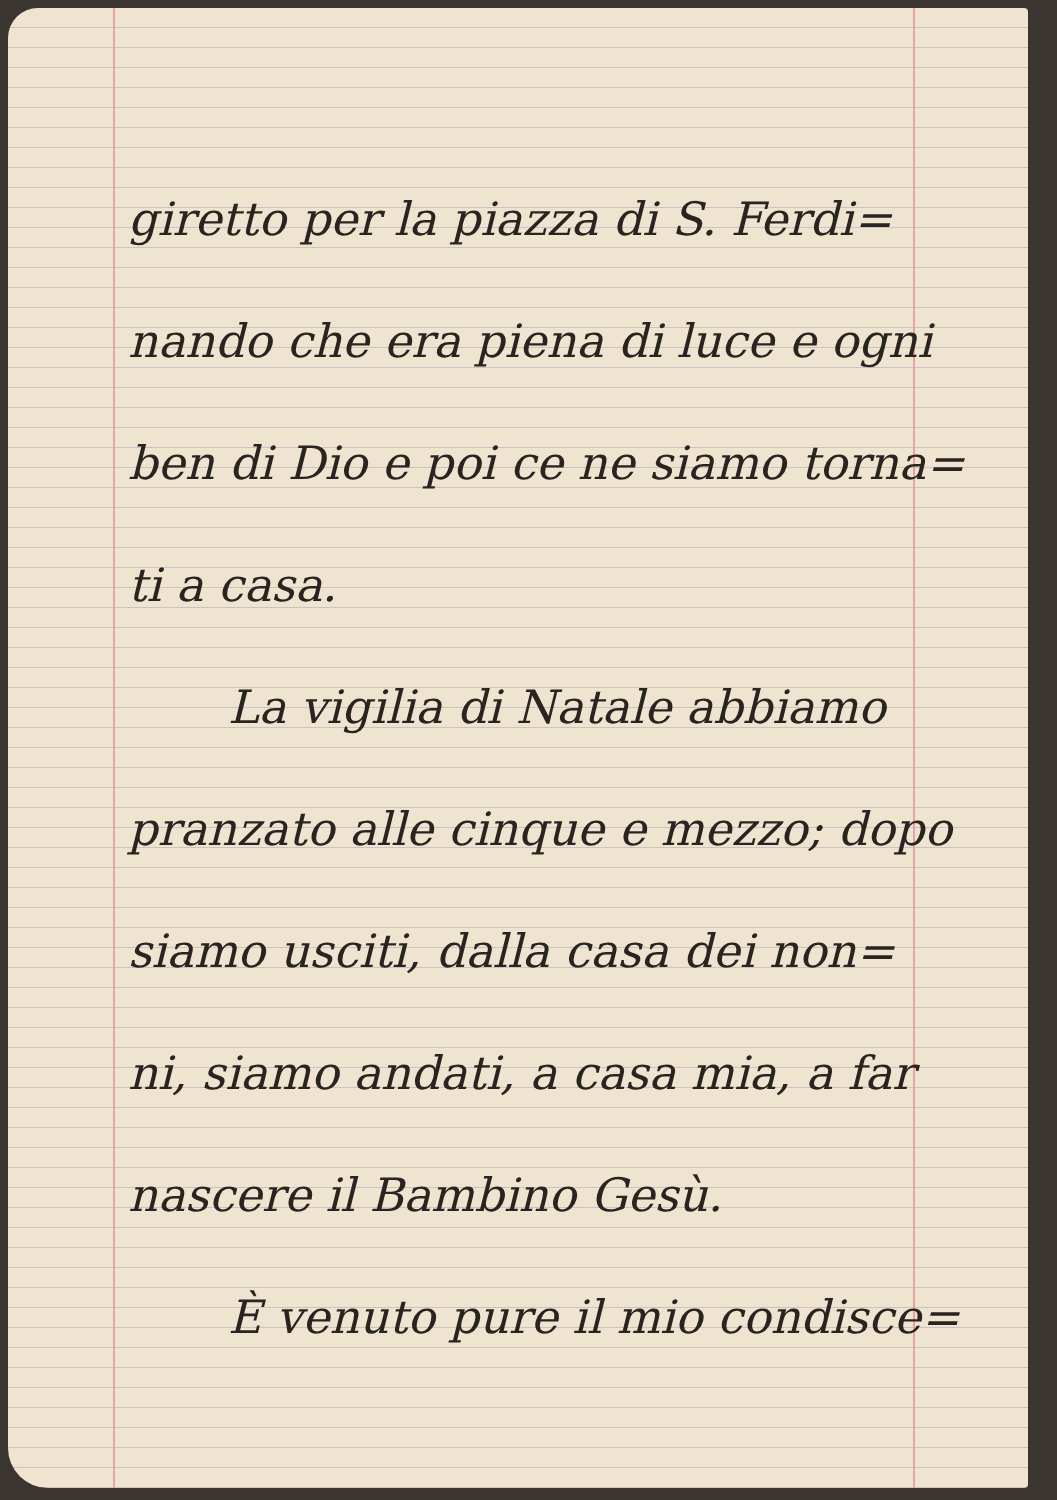giretto per la piazza di S. Ferdi=
nando che era piena di luce e ogni
ben di Dio e poi ce ne siamo torna=
ti a casa.
La vigilia di Natale abbiamo
pranzato alle cinque e mezzo; dopo
siamo usciti, dalla casa dei non=
ni, siamo andati, a casa mia, a far
nascere il Bambino Gesù.
È venuto pure il mio condisce=